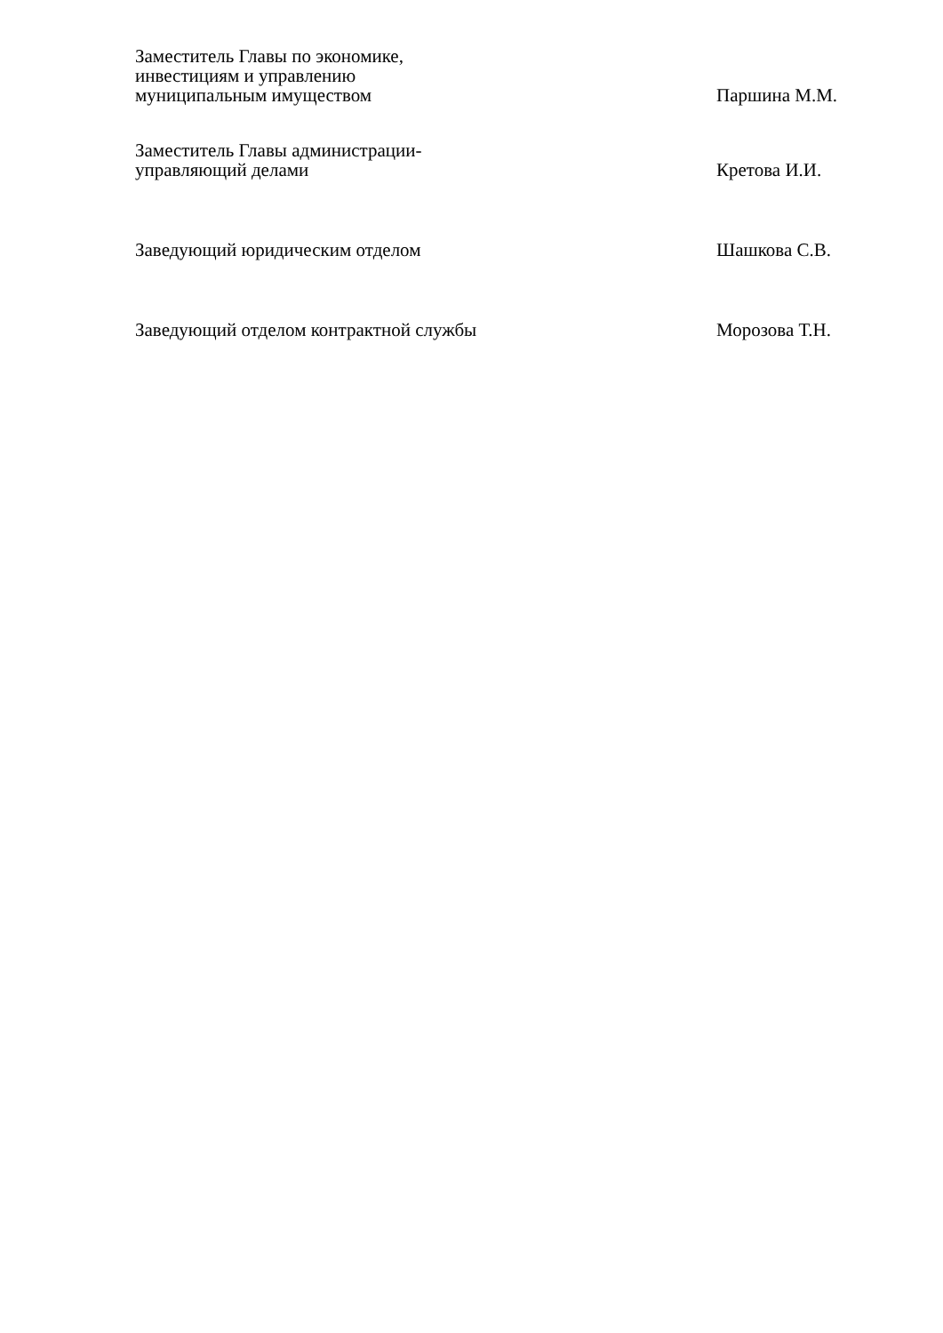Заместитель Главы по экономике,
инвестициям и управлению
муниципальным имуществом
Паршина М.М.
Заместитель Главы администрации-
управляющий делами
Кретова И.И.
Заведующий юридическим отделом
Шашкова С.В.
Заведующий отделом контрактной службы
Морозова Т.Н.